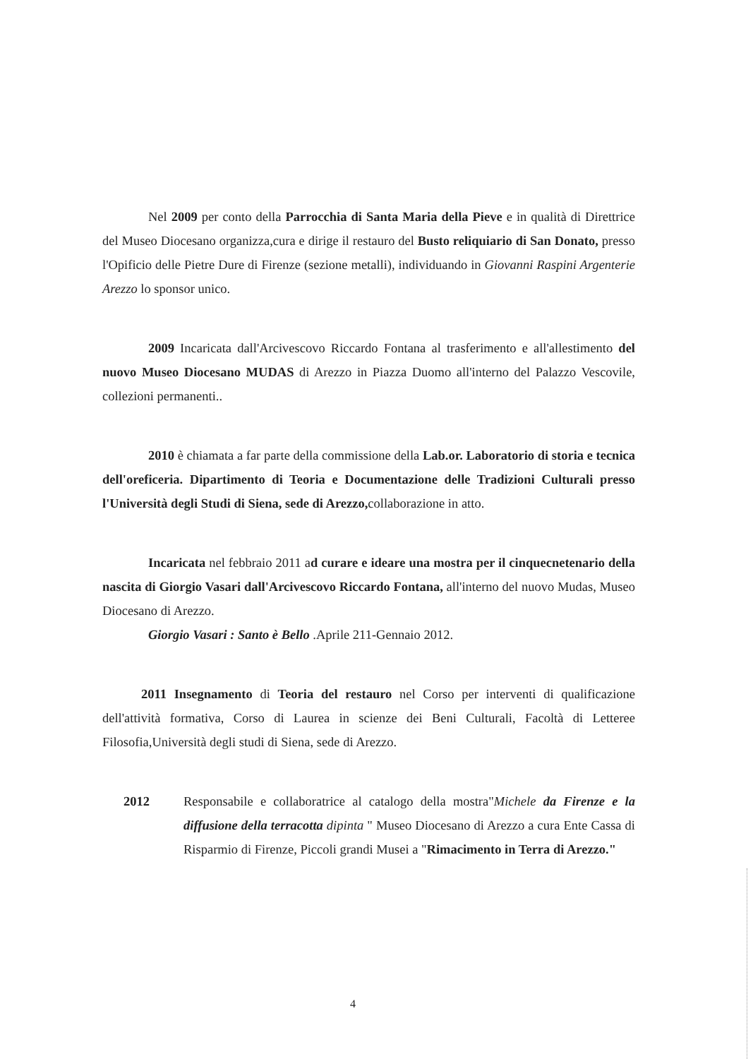Nel 2009 per conto della Parrocchia di Santa Maria della Pieve e in qualità di Direttrice del Museo Diocesano organizza,cura e dirige il restauro del Busto reliquiario di San Donato, presso l'Opificio delle Pietre Dure di Firenze (sezione metalli), individuando in Giovanni Raspini Argenterie Arezzo lo sponsor unico.
2009 Incaricata dall'Arcivescovo Riccardo Fontana al trasferimento e all'allestimento del nuovo Museo Diocesano MUDAS di Arezzo in Piazza Duomo all'interno del Palazzo Vescovile, collezioni permanenti..
2010 è chiamata a far parte della commissione della Lab.or. Laboratorio di storia e tecnica dell'oreficeria. Dipartimento di Teoria e Documentazione delle Tradizioni Culturali presso l'Università degli Studi di Siena, sede di Arezzo, collaborazione in atto.
Incaricata nel febbraio 2011 ad curare e ideare una mostra per il cinquecnetenario della nascita di Giorgio Vasari dall'Arcivescovo Riccardo Fontana, all'interno del nuovo Mudas, Museo Diocesano di Arezzo.
Giorgio Vasari : Santo è Bello .Aprile 211-Gennaio 2012.
2011 Insegnamento di Teoria del restauro nel Corso per interventi di qualificazione dell'attività formativa, Corso di Laurea in scienze dei Beni Culturali, Facoltà di Letteree Filosofia,Università degli studi di Siena, sede di Arezzo.
2012 Responsabile e collaboratrice al catalogo della mostra"Michele da Firenze e la diffusione della terracotta dipinta " Museo Diocesano di Arezzo a cura Ente Cassa di Risparmio di Firenze, Piccoli grandi Musei a "Rimacimento in Terra di Arezzo."
4